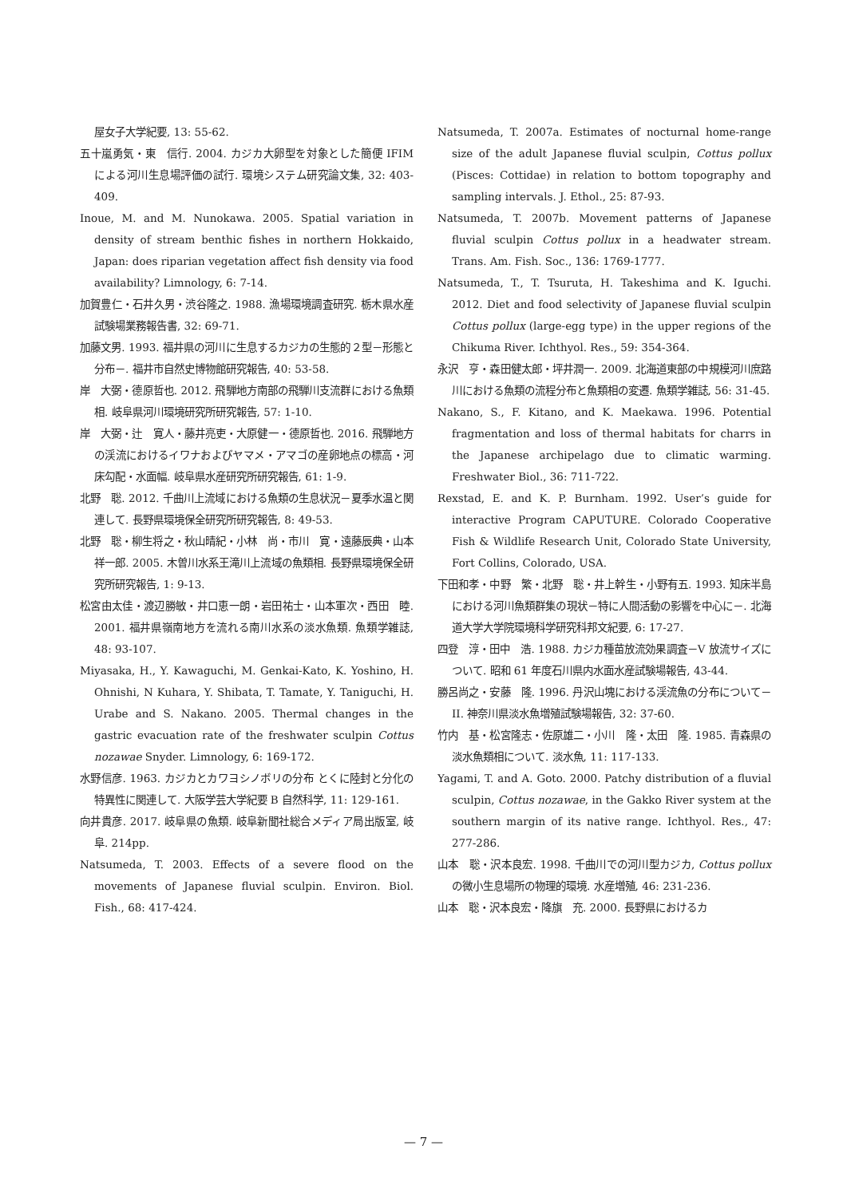屋女子大学紀要, 13: 55-62.
五十嵐勇気・東　信行. 2004. カジカ大卵型を対象とした簡便 IFIM による河川生息場評価の試行. 環境システム研究論文集, 32: 403-409.
Inoue, M. and M. Nunokawa. 2005. Spatial variation in density of stream benthic fishes in northern Hokkaido, Japan: does riparian vegetation affect fish density via food availability? Limnology, 6: 7-14.
加賀豊仁・石井久男・渋谷隆之. 1988. 漁場環境調査研究. 栃木県水産試験場業務報告書, 32: 69-71.
加藤文男. 1993. 福井県の河川に生息するカジカの生態的２型－形態と分布－. 福井市自然史博物館研究報告, 40: 53-58.
岸　大弼・德原哲也. 2012. 飛騨地方南部の飛騨川支流群における魚類相. 岐阜県河川環境研究所研究報告, 57: 1-10.
岸　大弼・辻　寛人・藤井亮吏・大原健一・德原哲也. 2016. 飛騨地方の渓流におけるイワナおよびヤマメ・アマゴの産卵地点の標高・河床勾配・水面幅. 岐阜県水産研究所研究報告, 61: 1-9.
北野　聡. 2012. 千曲川上流域における魚類の生息状況－夏季水温と関連して. 長野県環境保全研究所研究報告, 8: 49-53.
北野　聡・柳生将之・秋山晴紀・小林　尚・市川　寛・遠藤辰典・山本祥一郎. 2005. 木曽川水系王滝川上流域の魚類相. 長野県環境保全研究所研究報告, 1: 9-13.
松宮由太佳・渡辺勝敏・井口恵一朗・岩田祐士・山本軍次・西田　睦. 2001. 福井県嶺南地方を流れる南川水系の淡水魚類. 魚類学雑誌, 48: 93-107.
Miyasaka, H., Y. Kawaguchi, M. Genkai-Kato, K. Yoshino, H. Ohnishi, N Kuhara, Y. Shibata, T. Tamate, Y. Taniguchi, H. Urabe and S. Nakano. 2005. Thermal changes in the gastric evacuation rate of the freshwater sculpin Cottus nozawae Snyder. Limnology, 6: 169-172.
水野信彦. 1963. カジカとカワヨシノボリの分布 とくに陸封と分化の特異性に関連して. 大阪学芸大学紀要 B 自然科学, 11: 129-161.
向井貴彦. 2017. 岐阜県の魚類. 岐阜新聞社総合メディア局出版室, 岐阜. 214pp.
Natsumeda, T. 2003. Effects of a severe flood on the movements of Japanese fluvial sculpin. Environ. Biol. Fish., 68: 417-424.
Natsumeda, T. 2007a. Estimates of nocturnal home-range size of the adult Japanese fluvial sculpin, Cottus pollux (Pisces: Cottidae) in relation to bottom topography and sampling intervals. J. Ethol., 25: 87-93.
Natsumeda, T. 2007b. Movement patterns of Japanese fluvial sculpin Cottus pollux in a headwater stream. Trans. Am. Fish. Soc., 136: 1769-1777.
Natsumeda, T., T. Tsuruta, H. Takeshima and K. Iguchi. 2012. Diet and food selectivity of Japanese fluvial sculpin Cottus pollux (large-egg type) in the upper regions of the Chikuma River. Ichthyol. Res., 59: 354-364.
永沢　亨・森田健太郎・坪井潤一. 2009. 北海道東部の中規模河川庶路川における魚類の流程分布と魚類相の変遷. 魚類学雑誌, 56: 31-45.
Nakano, S., F. Kitano, and K. Maekawa. 1996. Potential fragmentation and loss of thermal habitats for charrs in the Japanese archipelago due to climatic warming. Freshwater Biol., 36: 711-722.
Rexstad, E. and K. P. Burnham. 1992. User’s guide for interactive Program CAPUTURE. Colorado Cooperative Fish & Wildlife Research Unit, Colorado State University, Fort Collins, Colorado, USA.
下田和孝・中野　繁・北野　聡・井上幹生・小野有五. 1993. 知床半島における河川魚類群集の現状－特に人間活動の影響を中心に－. 北海道大学大学院環境科学研究科邦文紀要, 6: 17-27.
四登　淳・田中　浩. 1988. カジカ種苗放流効果調査－V 放流サイズについて. 昭和 61 年度石川県内水面水産試験場報告, 43-44.
勝呂尚之・安藤　隆. 1996. 丹沢山塊における渓流魚の分布について－II. 神奈川県淡水魚増殖試験場報告, 32: 37-60.
竹内　基・松宮隆志・佐原雄二・小川　隆・太田　隆. 1985. 青森県の淡水魚類相について. 淡水魚, 11: 117-133.
Yagami, T. and A. Goto. 2000. Patchy distribution of a fluvial sculpin, Cottus nozawae, in the Gakko River system at the southern margin of its native range. Ichthyol. Res., 47: 277-286.
山本　聡・沢本良宏. 1998. 千曲川での河川型カジカ, Cottus pollux の微小生息場所の物理的環境. 水産増殖, 46: 231-236.
山本　聡・沢本良宏・降旗　充. 2000. 長野県におけるカ
— 7 —